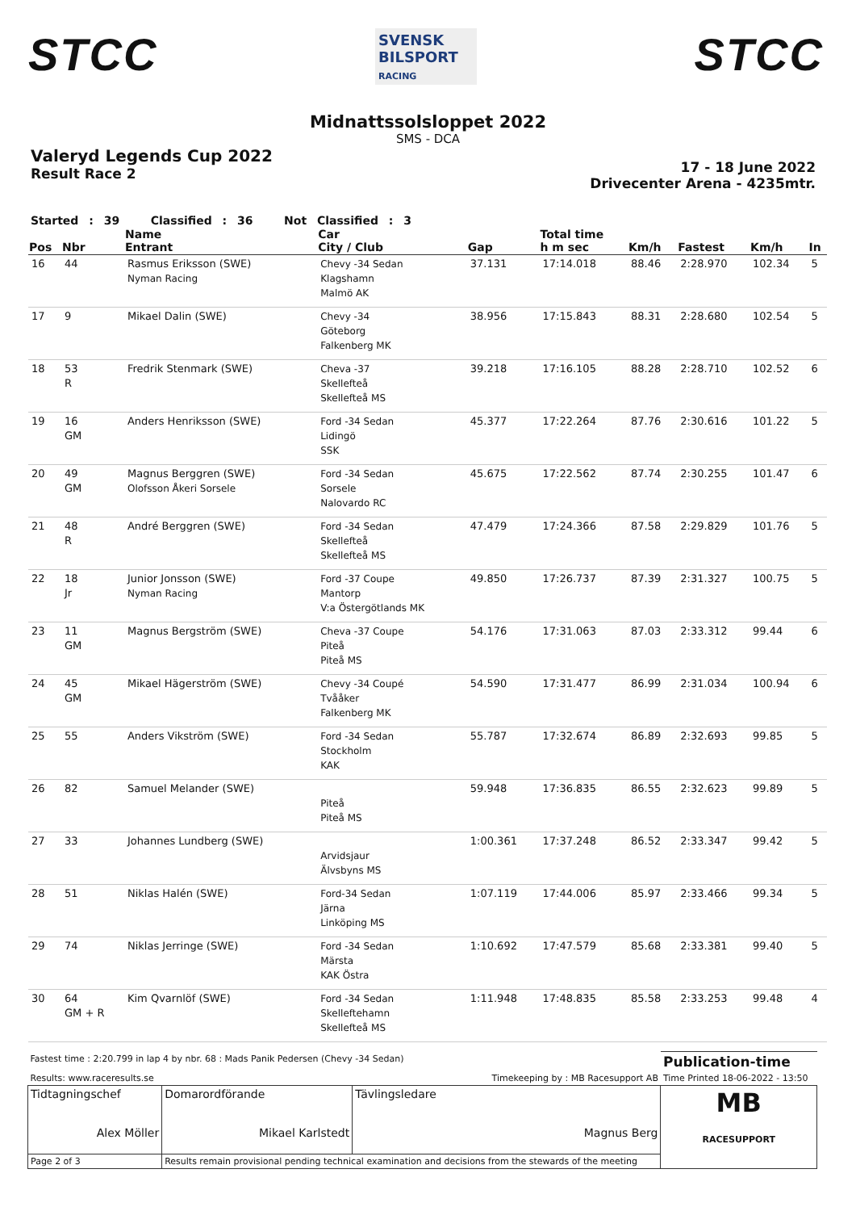STCC
SVENSK BILSPORT
RACING
STCC
Midnattssolsloppet 2022
SMS - DCA
Valeryd Legends Cup 2022
Result Race 2
17 - 18 June 2022
Drivecenter Arena - 4235mtr.
Started : 39 Classified : 36 Not Classified : 3
| Pos | Nbr | Name Entrant | Car City / Club | Gap | Total time h m sec | Km/h | Fastest | Km/h | In |
| --- | --- | --- | --- | --- | --- | --- | --- | --- | --- |
| 16 | 44 | Rasmus Eriksson (SWE) Nyman Racing | Chevy -34 Sedan Klagshamn Malmö AK | 37.131 | 17:14.018 | 88.46 | 2:28.970 | 102.34 | 5 |
| 17 | 9 | Mikael Dalin (SWE) | Chevy -34 Göteborg Falkenberg MK | 38.956 | 17:15.843 | 88.31 | 2:28.680 | 102.54 | 5 |
| 18 | 53 R | Fredrik Stenmark (SWE) | Cheva -37 Skellefteå Skellefteå MS | 39.218 | 17:16.105 | 88.28 | 2:28.710 | 102.52 | 6 |
| 19 | 16 GM | Anders Henriksson (SWE) | Ford -34 Sedan Lidingö SSK | 45.377 | 17:22.264 | 87.76 | 2:30.616 | 101.22 | 5 |
| 20 | 49 GM | Magnus Berggren (SWE) Olofsson Åkeri Sorsele | Ford -34 Sedan Sorsele Nalovardo RC | 45.675 | 17:22.562 | 87.74 | 2:30.255 | 101.47 | 6 |
| 21 | 48 R | André Berggren (SWE) | Ford -34 Sedan Skellefteå Skellefteå MS | 47.479 | 17:24.366 | 87.58 | 2:29.829 | 101.76 | 5 |
| 22 | 18 Jr | Junior Jonsson (SWE) Nyman Racing | Ford -37 Coupe Mantorp V:a Östergötlands MK | 49.850 | 17:26.737 | 87.39 | 2:31.327 | 100.75 | 5 |
| 23 | 11 GM | Magnus Bergström (SWE) | Cheva -37 Coupe Piteå Piteå MS | 54.176 | 17:31.063 | 87.03 | 2:33.312 | 99.44 | 6 |
| 24 | 45 GM | Mikael Hägerström (SWE) | Chevy -34 Coupé Tvååker Falkenberg MK | 54.590 | 17:31.477 | 86.99 | 2:31.034 | 100.94 | 6 |
| 25 | 55 | Anders Vikström (SWE) | Ford -34 Sedan Stockholm KAK | 55.787 | 17:32.674 | 86.89 | 2:32.693 | 99.85 | 5 |
| 26 | 82 | Samuel Melander (SWE) | Piteå Piteå MS | 59.948 | 17:36.835 | 86.55 | 2:32.623 | 99.89 | 5 |
| 27 | 33 | Johannes Lundberg (SWE) | Arvidsjaur Älvsbyns MS | 1:00.361 | 17:37.248 | 86.52 | 2:33.347 | 99.42 | 5 |
| 28 | 51 | Niklas Halén (SWE) | Ford-34 Sedan Järna Linköping MS | 1:07.119 | 17:44.006 | 85.97 | 2:33.466 | 99.34 | 5 |
| 29 | 74 | Niklas Jerringe (SWE) | Ford -34 Sedan Märsta KAK Östra | 1:10.692 | 17:47.579 | 85.68 | 2:33.381 | 99.40 | 5 |
| 30 | 64 GM + R | Kim Qvarnlöf (SWE) | Ford -34 Sedan Skelleftehamn Skellefteå MS | 1:11.948 | 17:48.835 | 85.58 | 2:33.253 | 99.48 | 4 |
| Fastest time : 2:20.799 in lap 4 by nbr. 68 : Mads Panik Pedersen (Chevy -34 Sedan) | | | Publication-time |
| Results: www.raceresults.se | | Timekeeping by : MB Racesupport AB | Time Printed 18-06-2022 - 13:50 |
| Tidtagningschef Alex Möller | Domarordförande Mikael Karlstedt | Tävlingsledare Magnus Berg | MB RACESUPPORT |
| Page 2 of 3 | Results remain provisional pending technical examination and decisions from the stewards of the meeting | | |